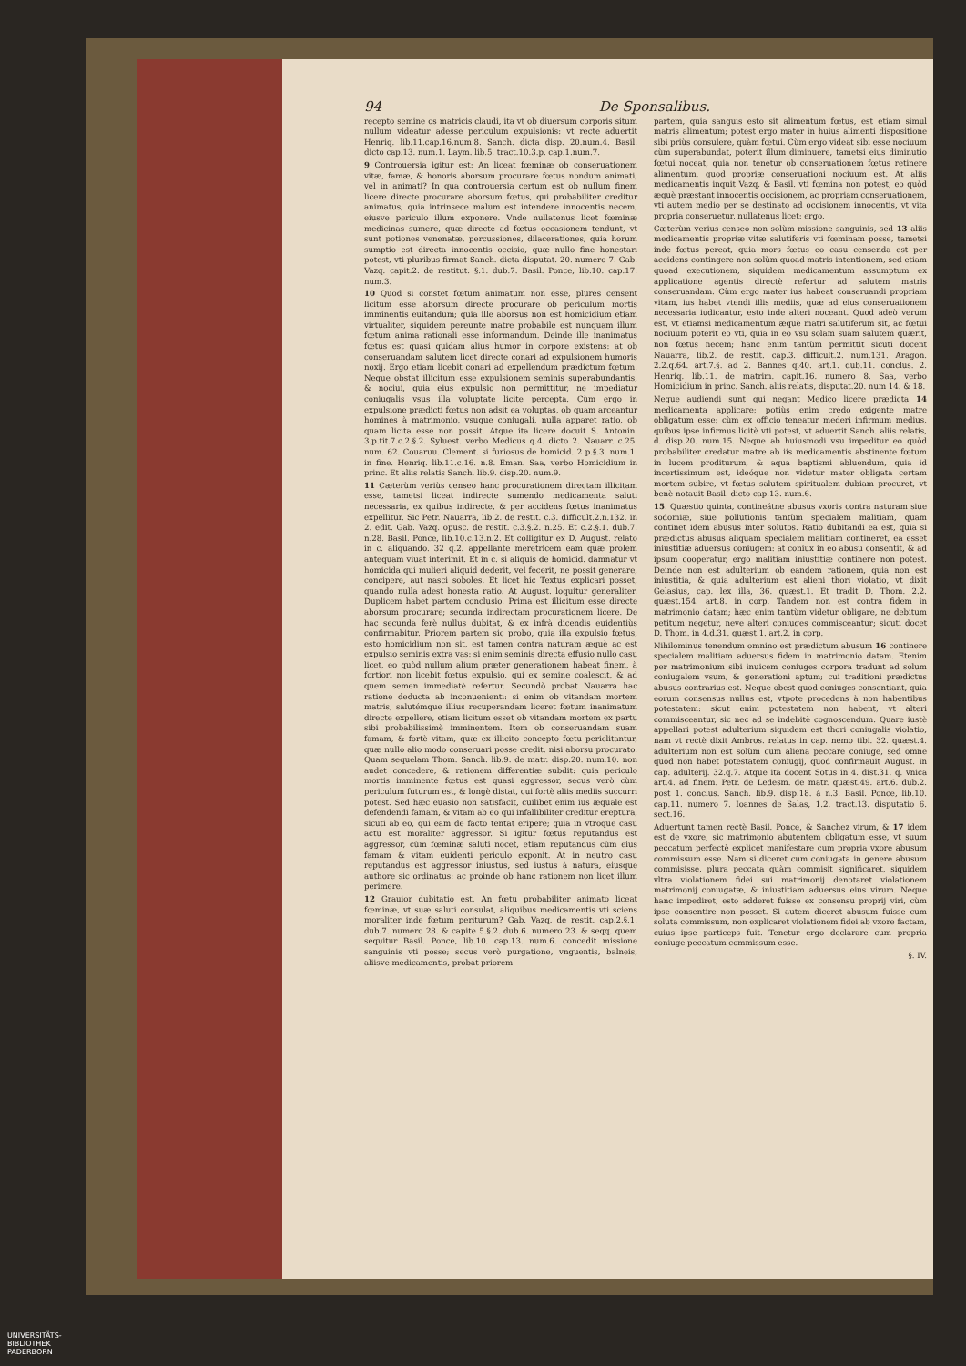94 De Sponsalibus.
recepto semine os matricis claudi, ita vt ob diuersum corporis situm nullum videatur adesse periculum expulsionis: vt recte aduertit Henriq. lib.11.cap.16.num.8. Sanch. dicta disp. 20.num.4. Basil. dicto cap.13. num.1. Laym. lib.5. tract.10.3.p. cap.1.num.7.
9 Controuersia igitur est: An liceat fœminæ ob conseruationem vitæ, famæ, & honoris aborsum procurare fœtus nondum animati, vel in animati? In qua controuersia certum est ob nullum finem licere directe procurare aborsum fœtus, qui probabiliter creditur animatus; quia intrinsece malum est intendere innocentis necem, eiusve periculo illum exponere. Vnde nullatenus licet fœminæ medicinas sumere, quæ directe ad fœtus occasionem tendunt, vt sunt potiones venenatæ, percussiones, dilacerationes, quia horum sumptio est directa innocentis occisio, quæ nullo fine honestari potest, vti pluribus firmat Sanch. dicta disputat. 20. numero 7. Gab. Vazq. capit.2. de restitut. §.1. dub.7. Basil. Ponce, lib.10. cap.17. num.3.
10 Quod si constet fœtum animatum non esse, plures censent licitum esse aborsum directe procurare ob periculum mortis imminentis euitandum; quia ille aborsus non est homicidium etiam virtualiter, siquidem pereunte matre probabile est nunquam illum fœtum anima rationali esse informandum. Deinde ille inanimatus fœtus est quasi quidam alius humor in corpore existens: at ob conseruandam salutem licet directe conari ad expulsionem humoris noxij. Ergo etiam licebit conari ad expellendum prædictum fœtum. Neque obstat illicitum esse expulsionem seminis superabundantis, & nociui, quia eius expulsio non permittitur, ne impediatur coniugalis vsus illa voluptate licite percepta. Cùm ergo in expulsione prædicti fœtus non adsit ea voluptas, ob quam arceantur homines à matrimonio, vsuque coniugali, nulla apparet ratio, ob quam licita esse non possit. Atque ita licere docuit S. Antonin. 3.p.tit.7.c.2.§.2. Syluest. verbo Medicus q.4. dicto 2. Nauarr. c.25. num. 62. Couaruu. Clement. si furiosus de homicid. 2 p.§.3. num.1. in fine. Henriq. lib.11.c.16. n.8. Eman. Saa, verbo Homicidium in princ. Et aliis relatis Sanch. lib.9. disp.20. num.9.
11 Cæterùm veriùs censeo hanc procurationem directam illicitam esse, tametsi liceat indirecte sumendo medicamenta saluti necessaria, ex quibus indirecte, & per accidens fœtus inanimatus expellitur. Sic Petr. Nauarra, lib.2. de restit. c.3. difficult.2.n.132. in 2. edit. Gab. Vazq. opusc. de restit. c.3.§.2. n.25. Et c.2.§.1. dub.7. n.28. Basil. Ponce, lib.10.c.13.n.2. Et colligitur ex D. August. relato in c. aliquando. 32 q.2. appellante meretricem eam quæ prolem antequam viuat interimit. Et in c. si aliquis de homicid. damnatur vt homicida qui mulieri aliquid dederit, vel fecerit, ne possit generare, concipere, aut nasci soboles. Et licet hic Textus explicari posset, quando nulla adest honesta ratio. At August. loquitur generaliter. Duplicem habet partem conclusio. Prima est illicitum esse directe aborsum procurare; secunda indirectam procurationem licere. De hac secunda ferè nullus dubitat, & ex infrà dicendis euidentiùs confirmabitur. Priorem partem sic probo, quia illa expulsio fœtus, esto homicidium non sit, est tamen contra naturam æquè ac est expulsio seminis extra vas: si enim seminis directa effusio nullo casu licet, eo quòd nullum alium præter generationem habeat finem, à fortiori non licebit fœtus expulsio, qui ex semine coalescit, & ad quem semen immediatè refertur. Secundò probat Nauarra hac ratione deducta ab inconuenienti: si enim ob vitandam mortem matris, salutémque illius recuperandam liceret fœtum inanimatum directe expellere, etiam licitum esset ob vitandam mortem ex partu sibi probabilissimè imminentem. Item ob conseruandam suam famam, & fortè vitam, quæ ex illicito concepto fœtu periclitantur, quæ nullo alio modo conseruari posse credit, nisi aborsu procurato. Quam sequelam Thom. Sanch. lib.9. de matr. disp.20. num.10. non audet concedere, & rationem differentiæ subdit: quia periculo mortis imminente fœtus est quasi aggressor, secus verò cùm periculum futurum est, & longè distat, cui fortè aliis mediis succurri potest. Sed hæc euasio non satisfacit, cuilibet enim ius æquale est defendendi famam, & vitam ab eo qui infallibiliter creditur ereptura, sicuti ab eo, qui eam de facto tentat eripere; quia in vtroque casu actu est moraliter aggressor. Si igitur fœtus reputandus est aggressor, cùm fœminæ saluti nocet, etiam reputandus cùm eius famam & vitam euidenti periculo exponit. At in neutro casu reputandus est aggressor iniustus, sed iustus à natura, eiusque authore sic ordinatus: ac proinde ob hanc rationem non licet illum perimere.
12 Grauior dubitatio est, An fœtu probabiliter animato liceat fœminæ, vt suæ saluti consulat, aliquibus medicamentis vti sciens moraliter inde fœtum periturum? Gab. Vazq. de restit. cap.2.§.1. dub.7. numero 28. & capite 5.§.2. dub.6. numero 23. & seqq. quem sequitur Basil. Ponce, lib.10. cap.13. num.6. concedit missione sanguinis vti posse; secus verò purgatione, vnguentis, balneis, aliisve medicamentis, probat priorem
partem, quia sanguis esto sit alimentum fœtus, est etiam simul matris alimentum; potest ergo mater in huius alimenti dispositione sibi priùs consulere, quàm fœtui. Cùm ergo videat sibi esse nociuum cùm superabundat, poterit illum diminuere, tametsi eius diminutio fœtui noceat, quia non tenetur ob conseruationem fœtus retinere alimentum, quod propriæ conseruationi nociuum est. At aliis medicamentis inquit Vazq. & Basil. vti fœmina non potest, eo quòd æquè præstant innocentis occisionem, ac propriam conseruationem, vti autem medio per se destinato ad occisionem innocentis, vt vita propria conseruetur, nullatenus licet: ergo.
Cæterùm verius censeo non solùm missione sanguinis, sed 13 aliis medicamentis propriæ vitæ salutiferis vti fœminam posse, tametsi inde fœtus pereat, quia mors fœtus eo casu censenda est per accidens contingere non solùm quoad matris intentionem, sed etiam quoad executionem, siquidem medicamentum assumptum ex applicatione agentis directè refertur ad salutem matris conseruandam. Cùm ergo mater ius habeat conseruandi propriam vitam, ius habet vtendi illis mediis, quæ ad eius conseruationem necessaria iudicantur, esto inde alteri noceant. Quod adeò verum est, vt etiamsi medicamentum æquè matri salutiferum sit, ac fœtui nociuum poterit eo vti, quia in eo vsu solam suam salutem quærit, non fœtus necem; hanc enim tantùm permittit sicuti docent Nauarra, lib.2. de restit. cap.3. difficult.2. num.131. Aragon. 2.2.q.64. art.7.§. ad 2. Bannes q.40. art.1. dub.11. conclus. 2. Henriq. lib.11. de matrim. capit.16. numero 8. Saa, verbo Homicidium in princ. Sanch. aliis relatis, disputat.20. num 14. & 18.
Neque audiendi sunt qui negant Medico licere prædicta 14 medicamenta applicare; potiùs enim credo exigente matre obligatum esse; cùm ex officio teneatur mederi infirmum medius, quibus ipse infirmus licitè vti potest, vt aduertit Sanch. aliis relatis, d. disp.20. num.15. Neque ab huiusmodi vsu impeditur eo quòd probabiliter credatur matre ab iis medicamentis abstinente fœtum in lucem proditurum, & aqua baptismi abluendum, quia id incertissimum est, ideóque non videtur mater obligata certam mortem subire, vt fœtus salutem spiritualem dubiam procuret, vt benè notauit Basil. dicto cap.13. num.6.
15. Quæstio quinta, contineátne abusus vxoris contra naturam siue sodomiæ, siue pollutionis tantùm specialem malitiam, quam continet idem abusus inter solutos. Ratio dubitandi ea est, quia si prædictus abusus aliquam specialem malitiam contineret, ea esset iniustitiæ aduersus coniugem: at coniux in eo abusu consentit, & ad ipsum cooperatur, ergo malitiam iniustitiæ continere non potest. Deinde non est adulterium ob eandem rationem, quia non est iniustitia, & quia adulterium est alieni thori violatio, vt dixit Gelasius, cap. lex illa, 36. quæst.1. Et tradit D. Thom. 2.2. quæst.154. art.8. in corp. Tandem non est contra fidem in matrimonio datam; hæc enim tantùm videtur obligare, ne debitum petitum negetur, neve alteri coniuges commisceantur; sicuti docet D. Thom. in 4.d.31. quæst.1. art.2. in corp.
Nihilominus tenendum omnino est prædictum abusum 16 continere specialem malitiam aduersus fidem in matrimonio datam. Etenim per matrimonium sibi inuicem coniuges corpora tradunt ad solum coniugalem vsum, & generationi aptum; cui traditioni prædictus abusus contrarius est. Neque obest quod coniuges consentiant, quia eorum consensus nullus est, vtpote procedens à non habentibus potestatem: sicut enim potestatem non habent, vt alteri commisceantur, sic nec ad se indebitè cognoscendum. Quare iustè appellari potest adulterium siquidem est thori coniugalis violatio, nam vt rectè dixit Ambros. relatus in cap. nemo tibi. 32. quæst.4. adulterium non est solùm cum aliena peccare coniuge, sed omne quod non habet potestatem coniugij, quod confirmauit August. in cap. adulterij. 32.q.7. Atque ita docent Sotus in 4. dist.31. q. vnica art.4. ad finem. Petr. de Ledesm. de matr. quæst.49. art.6. dub.2. post 1. conclus. Sanch. lib.9. disp.18. à n.3. Basil. Ponce, lib.10. cap.11. numero 7. Ioannes de Salas, 1.2. tract.13. disputatio 6. sect.16.
Aduertunt tamen rectè Basil. Ponce, & Sanchez virum, & 17 idem est de vxore, sic matrimonio abutentem obligatum esse, vt suum peccatum perfectè explicet manifestare cum propria vxore abusum commissum esse. Nam si diceret cum coniugata in genere abusum commisisse, plura peccata quàm commisit significaret, siquidem vltra violationem fidei sui matrimonij denotaret violationem matrimonij coniugatæ, & iniustitiam aduersus eius virum. Neque hanc impediret, esto adderet fuisse ex consensu proprij viri, cùm ipse consentire non posset. Si autem diceret abusum fuisse cum soluta commissum, non explicaret violationem fidei ab vxore factam, cuius ipse particeps fuit. Tenetur ergo declarare cum propria coniuge peccatum commissum esse.
§. IV.
UNIVERSITÄTS-
BIBLIOTHEK
PADERBORN